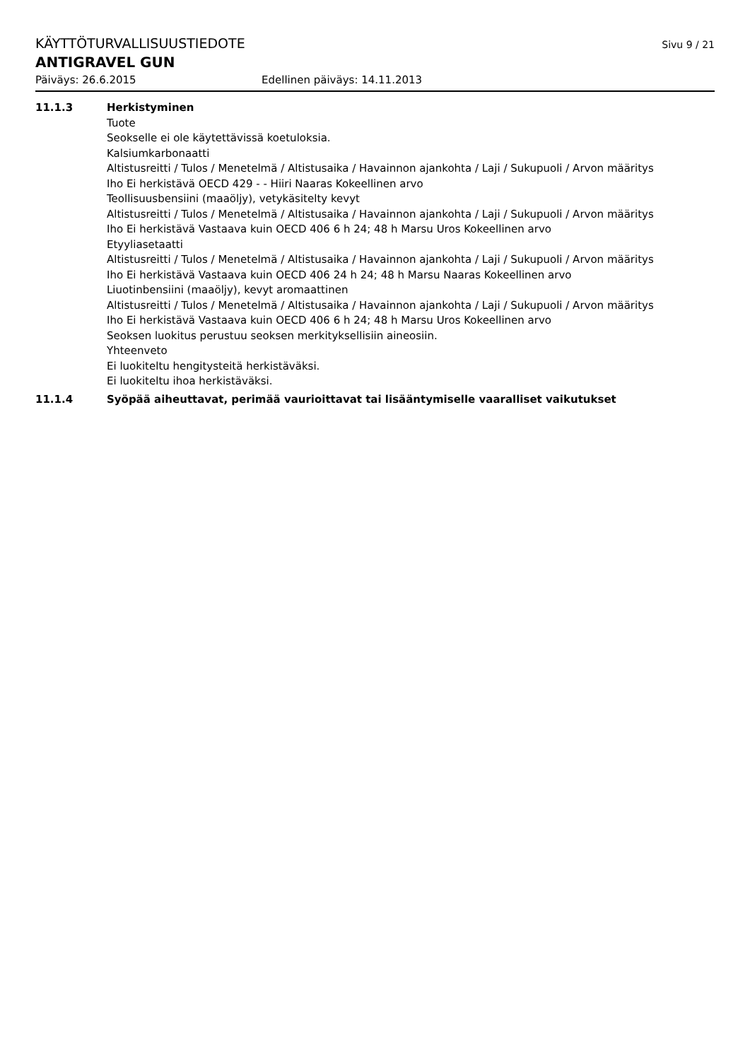KÄYTTÖTURVALLISUUSTIEDOTE
Sivu 9 / 21
ANTIGRAVEL GUN
Päiväys: 26.6.2015 Edellinen päiväys: 14.11.2013
11.1.3 Herkistyminen
Tuote
Seokselle ei ole käytettävissä koetuloksia.
Kalsiumkarbonaatti
Altistusreitti / Tulos / Menetelmä / Altistusaika / Havainnon ajankohta / Laji / Sukupuoli / Arvon määritys
Iho Ei herkistävä OECD 429 - - Hiiri Naaras Kokeellinen arvo
Teollisuusbensiini (maaöljy), vetykäsitelty kevyt
Altistusreitti / Tulos / Menetelmä / Altistusaika / Havainnon ajankohta / Laji / Sukupuoli / Arvon määritys
Iho Ei herkistävä Vastaava kuin OECD 406 6 h 24; 48 h Marsu Uros Kokeellinen arvo
Etyyliasetaatti
Altistusreitti / Tulos / Menetelmä / Altistusaika / Havainnon ajankohta / Laji / Sukupuoli / Arvon määritys
Iho Ei herkistävä Vastaava kuin OECD 406 24 h 24; 48 h Marsu Naaras Kokeellinen arvo
Liuotinbensiini (maaöljy), kevyt aromaattinen
Altistusreitti / Tulos / Menetelmä / Altistusaika / Havainnon ajankohta / Laji / Sukupuoli / Arvon määritys
Iho Ei herkistävä Vastaava kuin OECD 406 6 h 24; 48 h Marsu Uros Kokeellinen arvo
Seoksen luokitus perustuu seoksen merkityksellisiin aineosiin.
Yhteenveto
Ei luokiteltu hengitysteitä herkistäväksi.
Ei luokiteltu ihoa herkistäväksi.
11.1.4 Syöpää aiheuttavat, perimää vaurioittavat tai lisääntymiselle vaaralliset vaikutukset